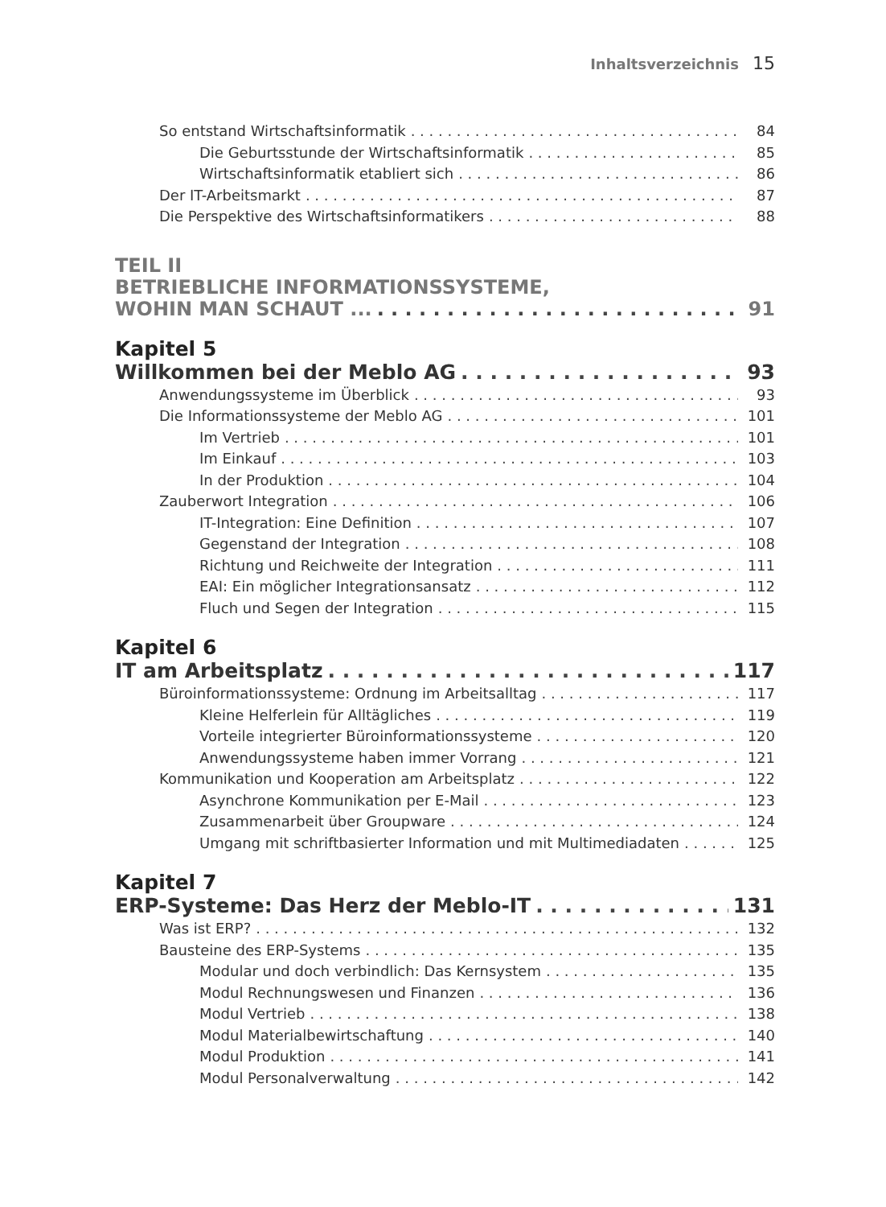Inhaltsverzeichnis 15
So entstand Wirtschaftsinformatik 84
Die Geburtsstunde der Wirtschaftsinformatik 85
Wirtschaftsinformatik etabliert sich 86
Der IT-Arbeitsmarkt 87
Die Perspektive des Wirtschaftsinformatikers 88
TEIL II
BETRIEBLICHE INFORMATIONSSYSTEME,
WOHIN MAN SCHAUT ... 91
Kapitel 5
Willkommen bei der Meblo AG 93
Anwendungssysteme im Überblick 93
Die Informationssysteme der Meblo AG 101
Im Vertrieb 101
Im Einkauf 103
In der Produktion 104
Zauberwort Integration 106
IT-Integration: Eine Definition 107
Gegenstand der Integration 108
Richtung und Reichweite der Integration 111
EAI: Ein möglicher Integrationsansatz 112
Fluch und Segen der Integration 115
Kapitel 6
IT am Arbeitsplatz 117
Büroinformationssysteme: Ordnung im Arbeitsalltag 117
Kleine Helferlein für Alltägliches 119
Vorteile integrierter Büroinformationssysteme 120
Anwendungssysteme haben immer Vorrang 121
Kommunikation und Kooperation am Arbeitsplatz 122
Asynchrone Kommunikation per E-Mail 123
Zusammenarbeit über Groupware 124
Umgang mit schriftbasierter Information und mit Multimediadaten 125
Kapitel 7
ERP-Systeme: Das Herz der Meblo-IT 131
Was ist ERP? 132
Bausteine des ERP-Systems 135
Modular und doch verbindlich: Das Kernsystem 135
Modul Rechnungswesen und Finanzen 136
Modul Vertrieb 138
Modul Materialbewirtschaftung 140
Modul Produktion 141
Modul Personalverwaltung 142